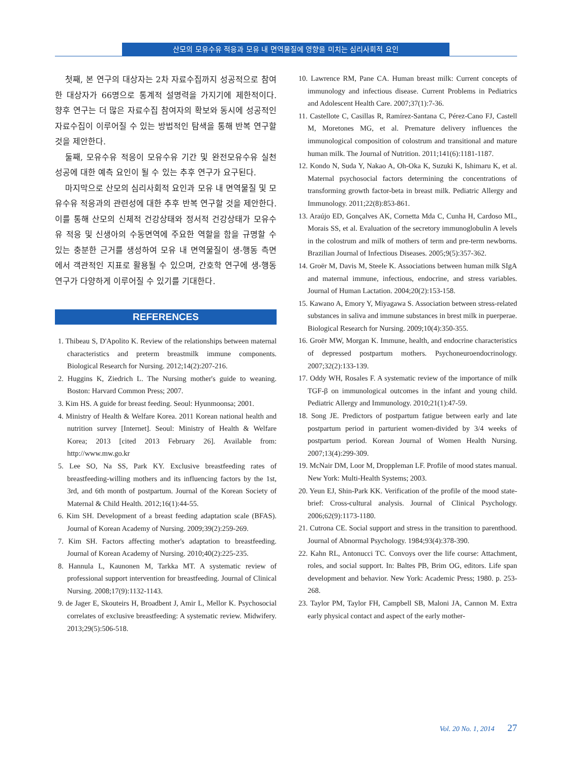산모의 모유수유 적응과 모유 내 면역물질에 영향을 미치는 심리사회적 요인
첫째, 본 연구의 대상자는 2차 자료수집까지 성공적으로 참여한 대상자가 66명으로 통계적 설명력을 가지기에 제한적이다. 향후 연구는 더 많은 자료수집 참여자의 확보와 동시에 성공적인 자료수집이 이루어질 수 있는 방법적인 탐색을 통해 반복 연구할 것을 제안한다.
둘째, 모유수유 적응이 모유수유 기간 및 완전모유수유 실천 성공에 대한 예측 요인이 될 수 있는 추후 연구가 요구된다.
마지막으로 산모의 심리사회적 요인과 모유 내 면역물질 및 모유수유 적응과의 관련성에 대한 추후 반복 연구할 것을 제안한다. 이를 통해 산모의 신체적 건강상태와 정서적 건강상태가 모유수유 적응 및 신생아의 수동면역에 주요한 역할을 함을 규명할 수 있는 충분한 근거를 생성하여 모유 내 면역물질이 생-행동 측면에서 객관적인 지표로 활용될 수 있으며, 간호학 연구에 생-행동 연구가 다양하게 이루어질 수 있기를 기대한다.
REFERENCES
1. Thibeau S, D'Apolito K. Review of the relationships between maternal characteristics and preterm breastmilk immune components. Biological Research for Nursing. 2012;14(2):207-216.
2. Huggins K, Ziedrich L. The Nursing mother's guide to weaning. Boston: Harvard Common Press; 2007.
3. Kim HS. A guide for breast feeding. Seoul: Hyunmoonsa; 2001.
4. Ministry of Health & Welfare Korea. 2011 Korean national health and nutrition survey [Internet]. Seoul: Ministry of Health & Welfare Korea; 2013 [cited 2013 February 26]. Available from: http://www.mw.go.kr
5. Lee SO, Na SS, Park KY. Exclusive breastfeeding rates of breastfeeding-willing mothers and its influencing factors by the 1st, 3rd, and 6th month of postpartum. Journal of the Korean Society of Maternal & Child Health. 2012;16(1):44-55.
6. Kim SH. Development of a breast feeding adaptation scale (BFAS). Journal of Korean Academy of Nursing. 2009;39(2):259-269.
7. Kim SH. Factors affecting mother's adaptation to breastfeeding. Journal of Korean Academy of Nursing. 2010;40(2):225-235.
8. Hannula L, Kaunonen M, Tarkka MT. A systematic review of professional support intervention for breastfeeding. Journal of Clinical Nursing. 2008;17(9):1132-1143.
9. de Jager E, Skouteirs H, Broadbent J, Amir L, Mellor K. Psychosocial correlates of exclusive breastfeeding: A systematic review. Midwifery. 2013;29(5):506-518.
10. Lawrence RM, Pane CA. Human breast milk: Current concepts of immunology and infectious disease. Current Problems in Pediatrics and Adolescent Health Care. 2007;37(1):7-36.
11. Castellote C, Casillas R, Ramírez-Santana C, Pérez-Cano FJ, Castell M, Moretones MG, et al. Premature delivery influences the immunological composition of colostrum and transitional and mature human milk. The Journal of Nutrition. 2011;141(6):1181-1187.
12. Kondo N, Suda Y, Nakao A, Oh-Oka K, Suzuki K, Ishimaru K, et al. Maternal psychosocial factors determining the concentrations of transforming growth factor-beta in breast milk. Pediatric Allergy and Immunology. 2011;22(8):853-861.
13. Araújo ED, Gonçalves AK, Cornetta Mda C, Cunha H, Cardoso ML, Morais SS, et al. Evaluation of the secretory immunoglobulin A levels in the colostrum and milk of mothers of term and pre-term newborns. Brazilian Journal of Infectious Diseases. 2005;9(5):357-362.
14. Groër M, Davis M, Steele K. Associations between human milk SIgA and maternal immune, infectious, endocrine, and stress variables. Journal of Human Lactation. 2004;20(2):153-158.
15. Kawano A, Emory Y, Miyagawa S. Association between stress-related substances in saliva and immune substances in brest milk in puerperae. Biological Research for Nursing. 2009;10(4):350-355.
16. Groër MW, Morgan K. Immune, health, and endocrine characteristics of depressed postpartum mothers. Psychoneuroendocrinology. 2007;32(2):133-139.
17. Oddy WH, Rosales F. A systematic review of the importance of milk TGF-β on immunological outcomes in the infant and young child. Pediatric Allergy and Immunology. 2010;21(1):47-59.
18. Song JE. Predictors of postpartum fatigue between early and late postpartum period in parturient women-divided by 3/4 weeks of postpartum period. Korean Journal of Women Health Nursing. 2007;13(4):299-309.
19. McNair DM, Loor M, Droppleman LF. Profile of mood states manual. New York: Multi-Health Systems; 2003.
20. Yeun EJ, Shin-Park KK. Verification of the profile of the mood state-brief: Cross-cultural analysis. Journal of Clinical Psychology. 2006;62(9):1173-1180.
21. Cutrona CE. Social support and stress in the transition to parenthood. Journal of Abnormal Psychology. 1984;93(4):378-390.
22. Kahn RL, Antonucci TC. Convoys over the life course: Attachment, roles, and social support. In: Baltes PB, Brim OG, editors. Life span development and behavior. New York: Academic Press; 1980. p. 253-268.
23. Taylor PM, Taylor FH, Campbell SB, Maloni JA, Cannon M. Extra early physical contact and aspect of the early mother-
Vol. 20 No. 1, 2014 27